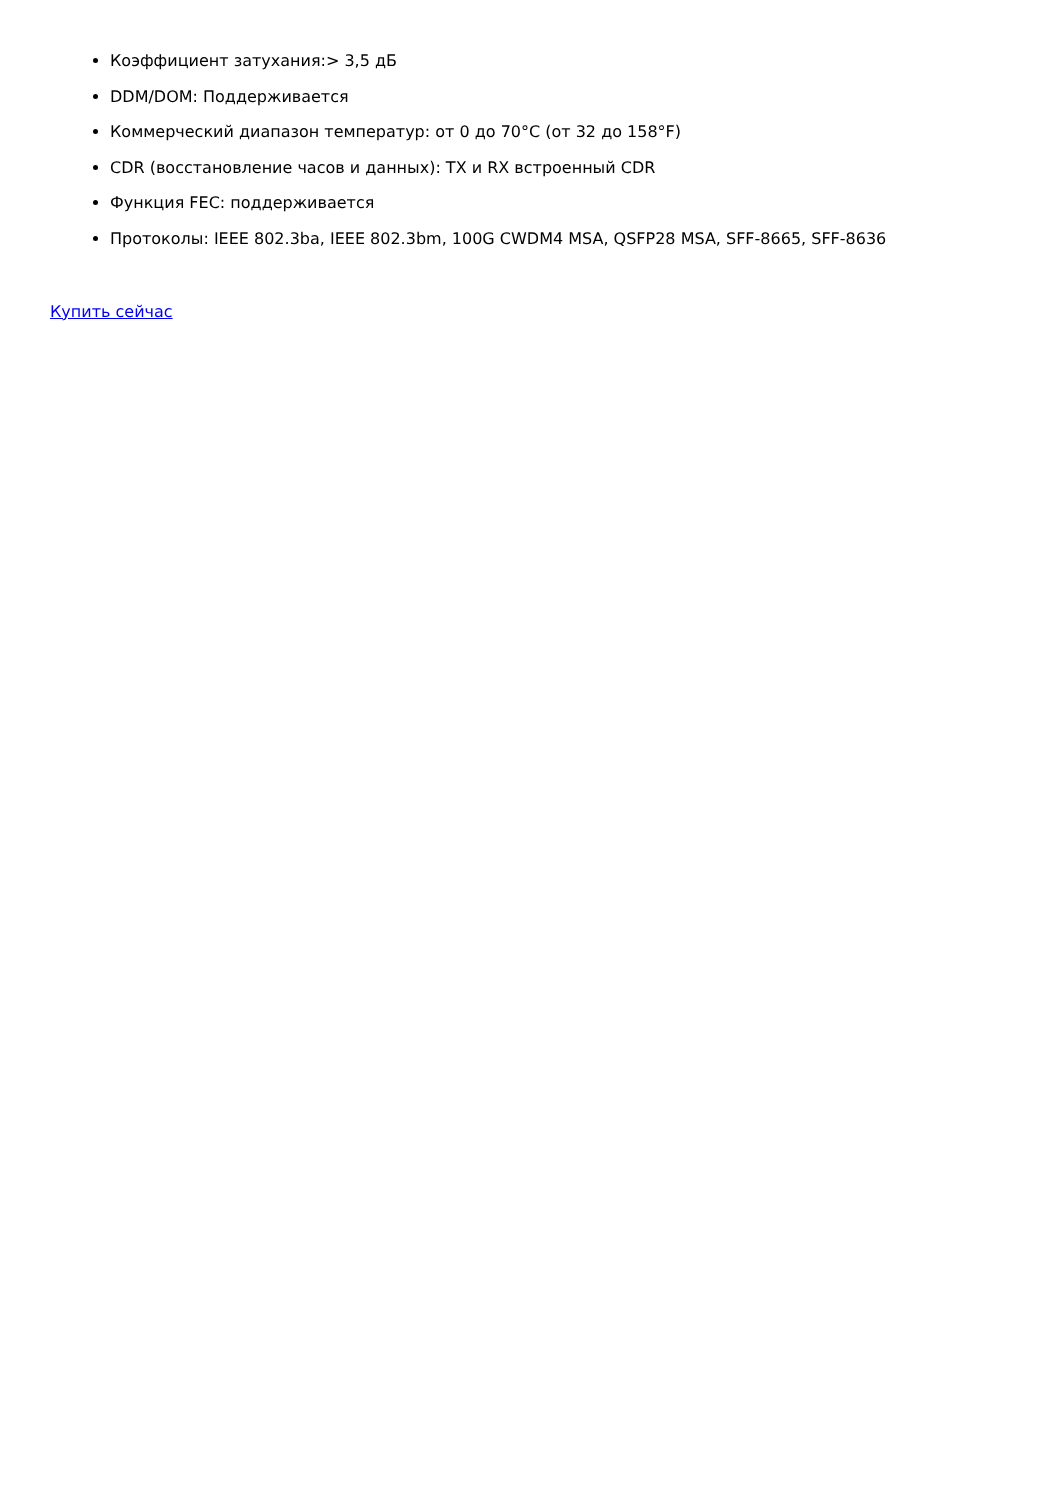Коэффициент затухания:> 3,5 дБ
DDM/DOM: Поддерживается
Коммерческий диапазон температур: от 0 до 70°C (от 32 до 158°F)
CDR (восстановление часов и данных): TX и RX встроенный CDR
Функция FEC: поддерживается
Протоколы: IEEE 802.3ba, IEEE 802.3bm, 100G CWDM4 MSA, QSFP28 MSA, SFF-8665, SFF-8636
Купить сейчас